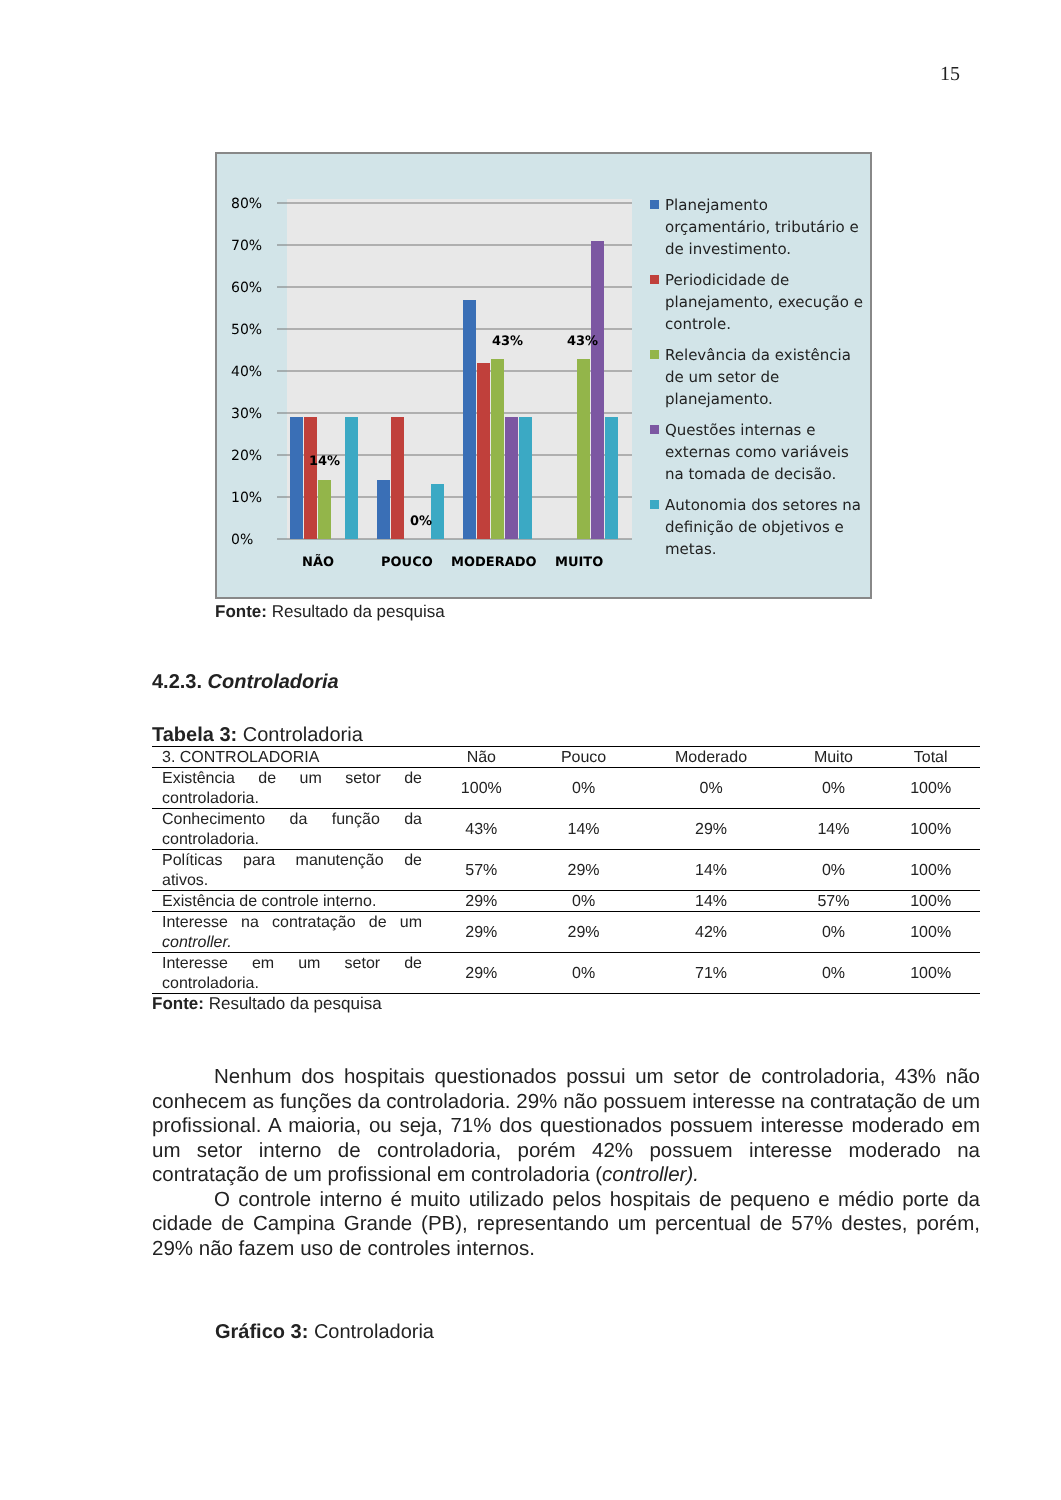15
0%
10%
20%
30%
40%
50%
60%
70%
80%
14%
0%
43%
43%
NÃO
POUCO
MODERADO
MUITO
Planejamento
orçamentário, tributário e
de investimento.
Periodicidade de
planejamento, execução e
controle.
Relevância da existência
de um setor de
planejamento.
Questões internas e
externas como variáveis
na tomada de decisão.
Autonomia dos setores na
definição de objetivos e
metas.
Fonte: Resultado da pesquisa
4.2.3. Controladoria
Tabela 3: Controladoria
| 3. CONTROLADORIA | Não | Pouco | Moderado | Muito | Total |
| --- | --- | --- | --- | --- | --- |
| Existência de um setor de controladoria. | 100% | 0% | 0% | 0% | 100% |
| Conhecimento da função da controladoria. | 43% | 14% | 29% | 14% | 100% |
| Políticas para manutenção de ativos. | 57% | 29% | 14% | 0% | 100% |
| Existência de controle interno. | 29% | 0% | 14% | 57% | 100% |
| Interesse na contratação de um controller. | 29% | 29% | 42% | 0% | 100% |
| Interesse em um setor de controladoria. | 29% | 0% | 71% | 0% | 100% |
Fonte: Resultado da pesquisa
Nenhum dos hospitais questionados possui um setor de controladoria, 43% não conhecem as funções da controladoria. 29% não possuem interesse na contratação de um profissional. A maioria, ou seja, 71% dos questionados possuem interesse moderado em um setor interno de controladoria, porém 42% possuem interesse moderado na contratação de um profissional em controladoria (controller).
O controle interno é muito utilizado pelos hospitais de pequeno e médio porte da cidade de Campina Grande (PB), representando um percentual de 57% destes, porém, 29% não fazem uso de controles internos.
Gráfico 3: Controladoria